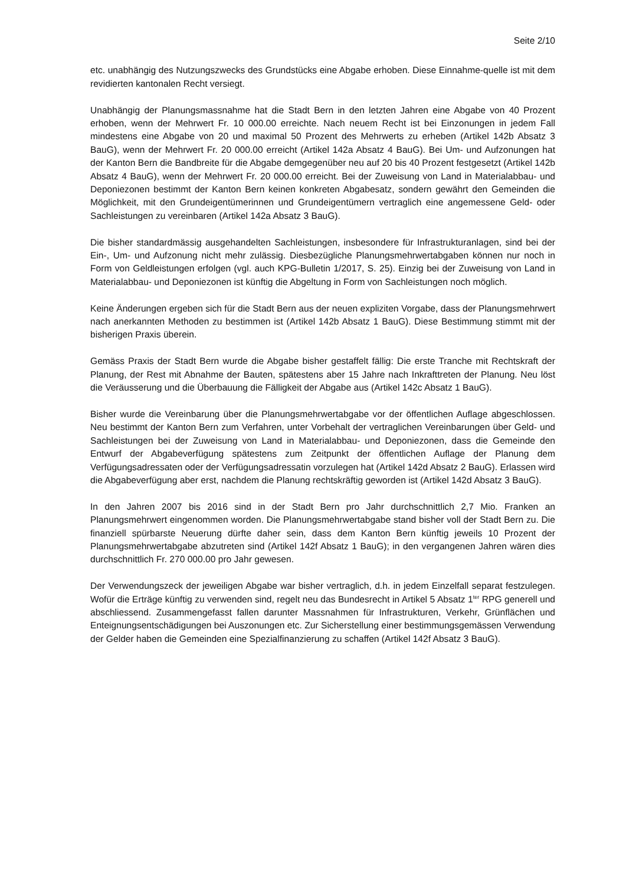Seite 2/10
etc. unabhängig des Nutzungszwecks des Grundstücks eine Abgabe erhoben. Diese Einnahme-quelle ist mit dem revidierten kantonalen Recht versiegt.
Unabhängig der Planungsmassnahme hat die Stadt Bern in den letzten Jahren eine Abgabe von 40 Prozent erhoben, wenn der Mehrwert Fr. 10 000.00 erreichte. Nach neuem Recht ist bei Einzonungen in jedem Fall mindestens eine Abgabe von 20 und maximal 50 Prozent des Mehrwerts zu erheben (Artikel 142b Absatz 3 BauG), wenn der Mehrwert Fr. 20 000.00 erreicht (Artikel 142a Absatz 4 BauG). Bei Um- und Aufzonungen hat der Kanton Bern die Bandbreite für die Abgabe demgegenüber neu auf 20 bis 40 Prozent festgesetzt (Artikel 142b Absatz 4 BauG), wenn der Mehrwert Fr. 20 000.00 erreicht. Bei der Zuweisung von Land in Materialabbau- und Deponiezonen bestimmt der Kanton Bern keinen konkreten Abgabesatz, sondern gewährt den Gemeinden die Möglichkeit, mit den Grundeigentümerinnen und Grundeigentümern vertraglich eine angemessene Geld- oder Sachleistungen zu vereinbaren (Artikel 142a Absatz 3 BauG).
Die bisher standardmässig ausgehandelten Sachleistungen, insbesondere für Infrastrukturanlagen, sind bei der Ein-, Um- und Aufzonung nicht mehr zulässig. Diesbezügliche Planungsmehrwertabgaben können nur noch in Form von Geldleistungen erfolgen (vgl. auch KPG-Bulletin 1/2017, S. 25). Einzig bei der Zuweisung von Land in Materialabbau- und Deponiezonen ist künftig die Abgeltung in Form von Sachleistungen noch möglich.
Keine Änderungen ergeben sich für die Stadt Bern aus der neuen expliziten Vorgabe, dass der Planungsmehrwert nach anerkannten Methoden zu bestimmen ist (Artikel 142b Absatz 1 BauG). Diese Bestimmung stimmt mit der bisherigen Praxis überein.
Gemäss Praxis der Stadt Bern wurde die Abgabe bisher gestaffelt fällig: Die erste Tranche mit Rechtskraft der Planung, der Rest mit Abnahme der Bauten, spätestens aber 15 Jahre nach Inkrafttreten der Planung. Neu löst die Veräusserung und die Überbauung die Fälligkeit der Abgabe aus (Artikel 142c Absatz 1 BauG).
Bisher wurde die Vereinbarung über die Planungsmehrwertabgabe vor der öffentlichen Auflage abgeschlossen. Neu bestimmt der Kanton Bern zum Verfahren, unter Vorbehalt der vertraglichen Vereinbarungen über Geld- und Sachleistungen bei der Zuweisung von Land in Materialabbau- und Deponiezonen, dass die Gemeinde den Entwurf der Abgabeverfügung spätestens zum Zeitpunkt der öffentlichen Auflage der Planung dem Verfügungsadressaten oder der Verfügungsadressatin vorzulegen hat (Artikel 142d Absatz 2 BauG). Erlassen wird die Abgabeverfügung aber erst, nachdem die Planung rechtskräftig geworden ist (Artikel 142d Absatz 3 BauG).
In den Jahren 2007 bis 2016 sind in der Stadt Bern pro Jahr durchschnittlich 2,7 Mio. Franken an Planungsmehrwert eingenommen worden. Die Planungsmehrwertabgabe stand bisher voll der Stadt Bern zu. Die finanziell spürbarste Neuerung dürfte daher sein, dass dem Kanton Bern künftig jeweils 10 Prozent der Planungsmehrwertabgabe abzutreten sind (Artikel 142f Absatz 1 BauG); in den vergangenen Jahren wären dies durchschnittlich Fr. 270 000.00 pro Jahr gewesen.
Der Verwendungszeck der jeweiligen Abgabe war bisher vertraglich, d.h. in jedem Einzelfall separat festzulegen. Wofür die Erträge künftig zu verwenden sind, regelt neu das Bundesrecht in Artikel 5 Absatz 1<sup>ter</sup> RPG generell und abschliessend. Zusammengefasst fallen darunter Massnahmen für Infrastrukturen, Verkehr, Grünflächen und Enteignungsentschädigungen bei Auszonungen etc. Zur Sicherstellung einer bestimmungsgemässen Verwendung der Gelder haben die Gemeinden eine Spezialfinanzierung zu schaffen (Artikel 142f Absatz 3 BauG).